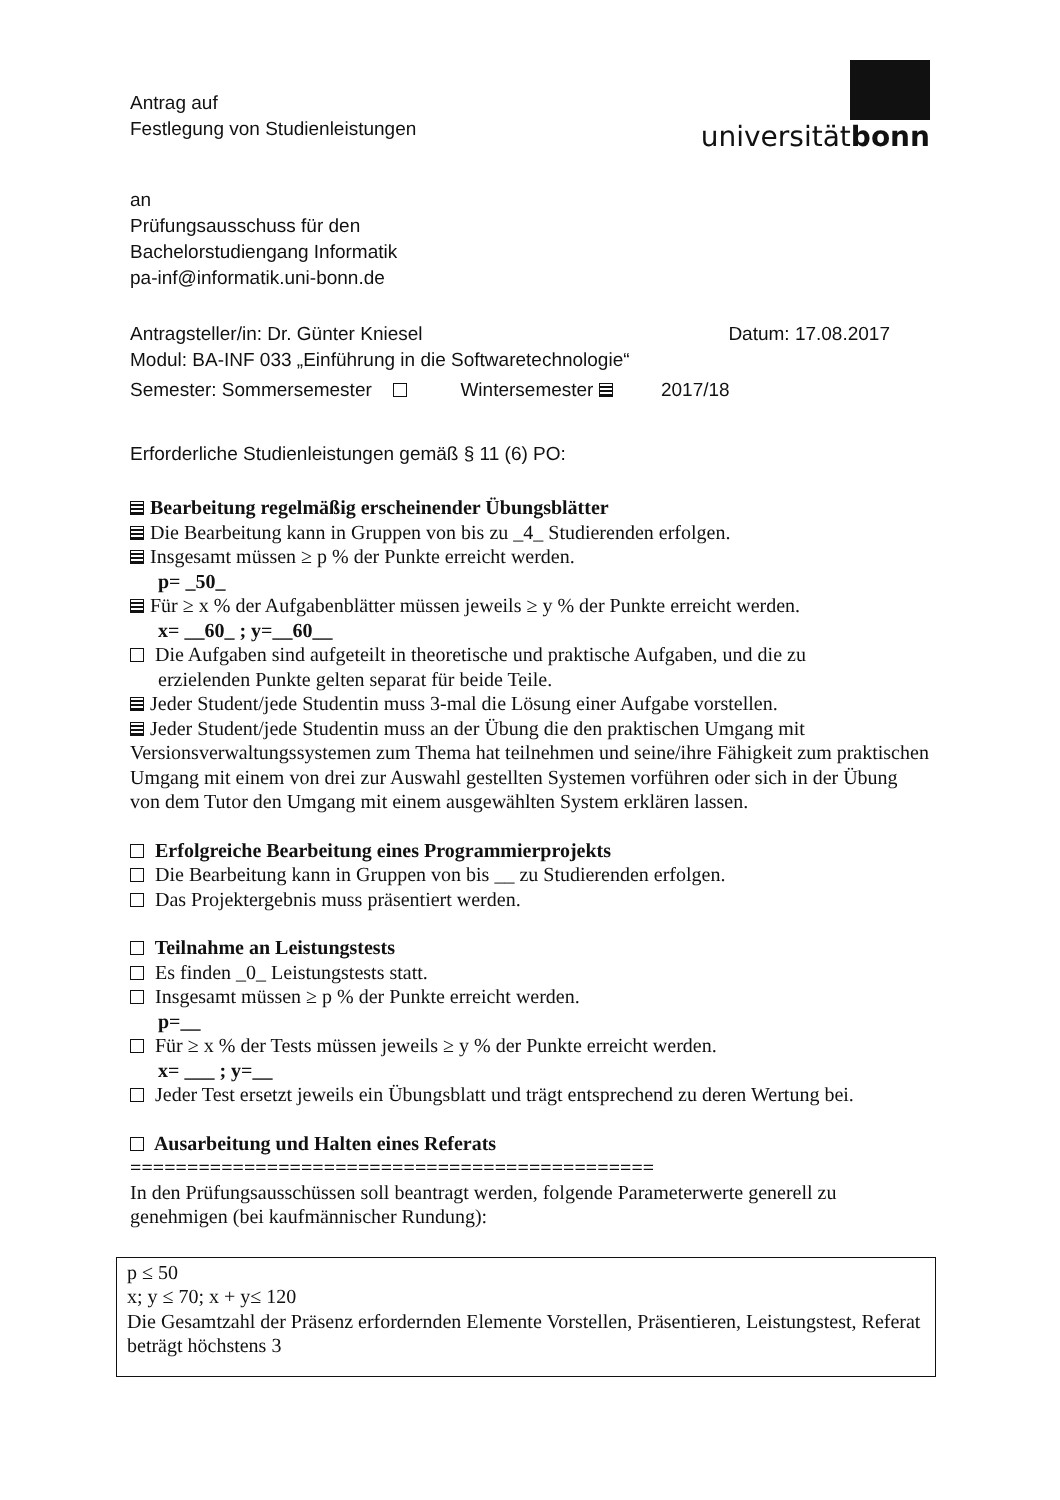Antrag auf
Festlegung von Studienleistungen
universitätbonn
an
Prüfungsausschuss für den
Bachelorstudiengang Informatik
pa-inf@informatik.uni-bonn.de
Antragsteller/in: Dr. Günter Kniesel Datum: 17.08.2017
Modul: BA-INF 033 „Einführung in die Softwaretechnologie“
Semester: Sommersemester Wintersemester 2017/18
Erforderliche Studienleistungen gemäß § 11 (6) PO:
Bearbeitung regelmäßig erscheinender Übungsblätter
Die Bearbeitung kann in Gruppen von bis zu _4_ Studierenden erfolgen.
Insgesamt müssen ≥ p % der Punkte erreicht werden.
p= _50_
Für ≥ x % der Aufgabenblätter müssen jeweils ≥ y % der Punkte erreicht werden.
x= __60_ ; y=__60__
Die Aufgaben sind aufgeteilt in theoretische und praktische Aufgaben, und die zu
erzielenden Punkte gelten separat für beide Teile.
Jeder Student/jede Studentin muss 3-mal die Lösung einer Aufgabe vorstellen.
Jeder Student/jede Studentin muss an der Übung die den praktischen Umgang mit Versionsverwaltungssystemen zum Thema hat teilnehmen und seine/ihre Fähigkeit zum praktischen Umgang mit einem von drei zur Auswahl gestellten Systemen vorführen oder sich in der Übung von dem Tutor den Umgang mit einem ausgewählten System erklären lassen.
Erfolgreiche Bearbeitung eines Programmierprojekts
Die Bearbeitung kann in Gruppen von bis __ zu Studierenden erfolgen.
Das Projektergebnis muss präsentiert werden.
Teilnahme an Leistungstests
Es finden _0_ Leistungstests statt.
Insgesamt müssen ≥ p % der Punkte erreicht werden.
p=__
Für ≥ x % der Tests müssen jeweils ≥ y % der Punkte erreicht werden.
x= ___ ; y=__
Jeder Test ersetzt jeweils ein Übungsblatt und trägt entsprechend zu deren Wertung bei.
Ausarbeitung und Halten eines Referats
==============================================
In den Prüfungsausschüssen soll beantragt werden, folgende Parameterwerte generell zu genehmigen (bei kaufmännischer Rundung):
p ≤ 50
x; y ≤ 70; x + y≤ 120
Die Gesamtzahl der Präsenz erfordernden Elemente Vorstellen, Präsentieren, Leistungstest, Referat beträgt höchstens 3